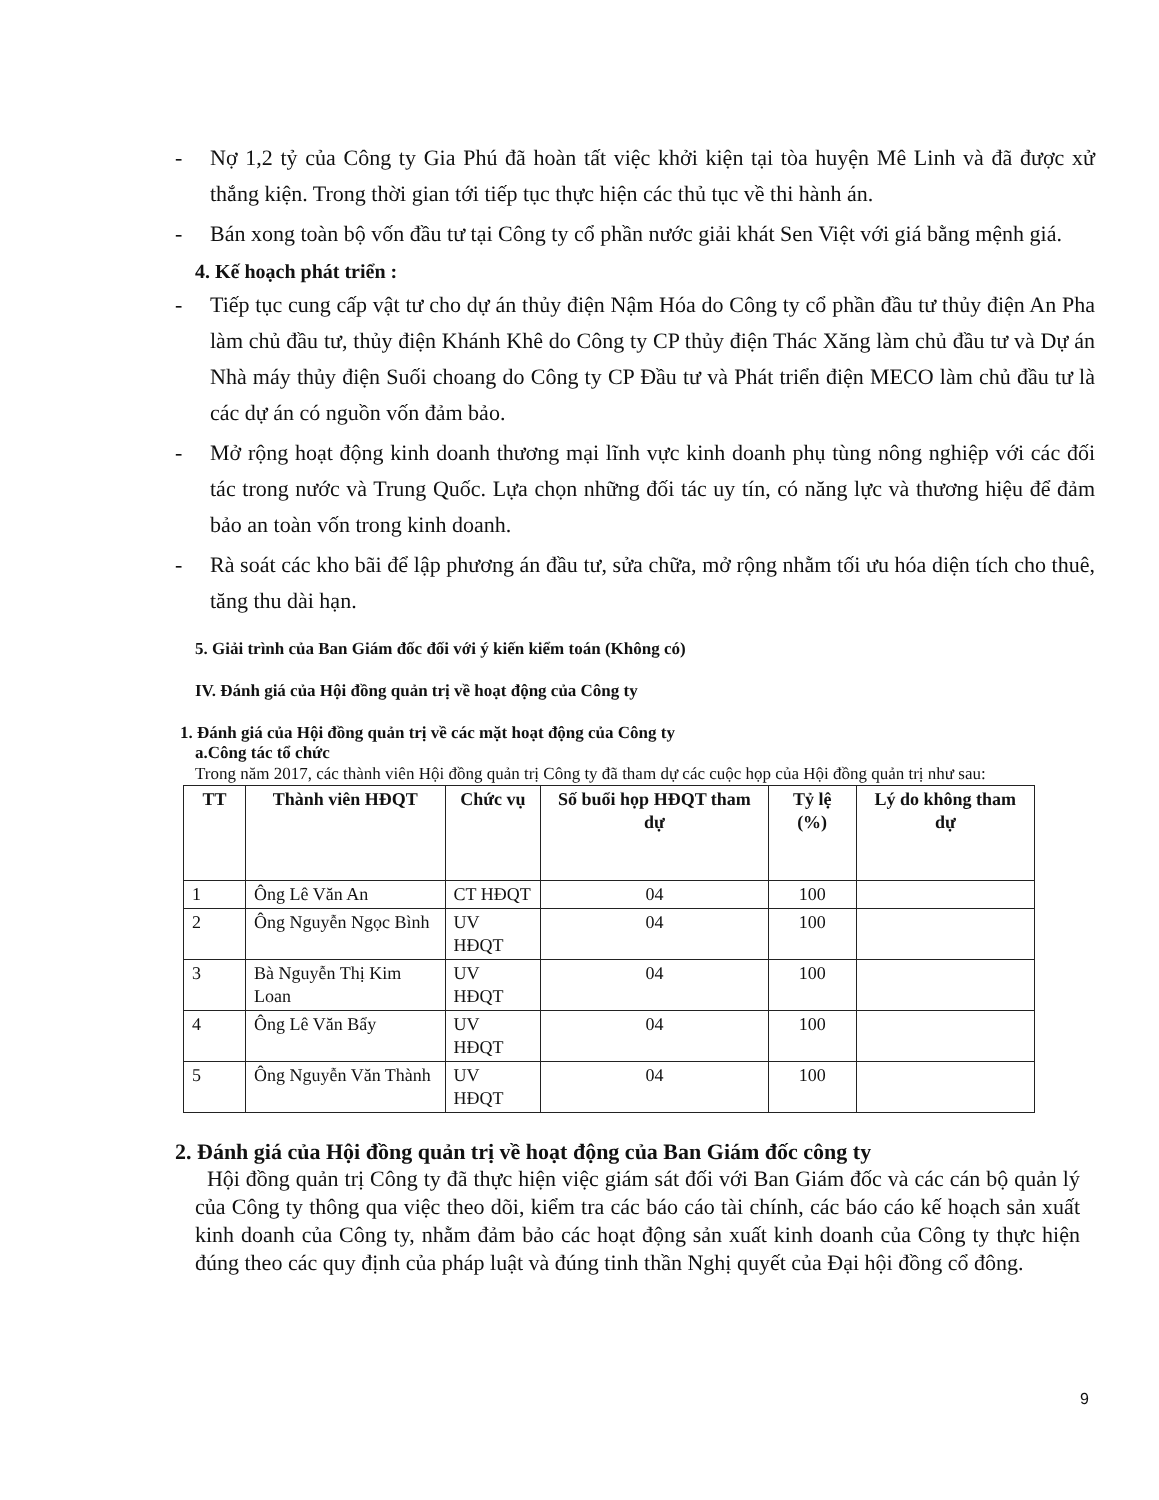- Nợ 1,2 tỷ của Công ty Gia Phú đã hoàn tất việc khởi kiện tại tòa huyện Mê Linh và đã được xử thắng kiện. Trong thời gian tới tiếp tục thực hiện các thủ tục về thi hành án.
- Bán xong toàn bộ vốn đầu tư tại Công ty cổ phần nước giải khát Sen Việt với giá bằng mệnh giá.
4. Kế hoạch phát triển :
- Tiếp tục cung cấp vật tư cho dự án thủy điện Nậm Hóa do Công ty cổ phần đầu tư thủy điện An Pha làm chủ đầu tư, thủy điện Khánh Khê do Công ty CP thủy điện Thác Xăng làm chủ đầu tư và Dự án Nhà máy thủy điện Suối choang do Công ty CP Đầu tư và Phát triển điện MECO làm chủ đầu tư là các dự án có nguồn vốn đảm bảo.
- Mở rộng hoạt động kinh doanh thương mại lĩnh vực kinh doanh phụ tùng nông nghiệp với các đối tác trong nước và Trung Quốc. Lựa chọn những đối tác uy tín, có năng lực và thương hiệu để đảm bảo an toàn vốn trong kinh doanh.
- Rà soát các kho bãi để lập phương án đầu tư, sửa chữa, mở rộng nhằm tối ưu hóa diện tích cho thuê, tăng thu dài hạn.
5. Giải trình của Ban Giám đốc đối với ý kiến kiểm toán (Không có)
IV. Đánh giá của Hội đồng quản trị về hoạt động của Công ty
1. Đánh giá của Hội đồng quản trị về các mặt hoạt động của Công ty
a.Công tác tổ chức
Trong năm 2017, các thành viên Hội đồng quản trị Công ty đã tham dự các cuộc họp của Hội đồng quản trị như sau:
| TT | Thành viên HĐQT | Chức vụ | Số buổi họp HĐQT tham dự | Tỷ lệ (%) | Lý do không tham dự |
| --- | --- | --- | --- | --- | --- |
| 1 | Ông Lê Văn An | CT HĐQT | 04 | 100 | |
| 2 | Ông Nguyễn Ngọc Bình | UV HĐQT | 04 | 100 | |
| 3 | Bà Nguyễn Thị Kim Loan | UV HĐQT | 04 | 100 | |
| 4 | Ông Lê Văn Bẩy | UV HĐQT | 04 | 100 | |
| 5 | Ông Nguyễn Văn Thành | UV HĐQT | 04 | 100 | |
2. Đánh giá của Hội đồng quản trị về hoạt động của Ban Giám đốc công ty
Hội đồng quản trị Công ty đã thực hiện việc giám sát đối với Ban Giám đốc và các cán bộ quản lý của Công ty thông qua việc theo dõi, kiểm tra các báo cáo tài chính, các báo cáo kế hoạch sản xuất kinh doanh của Công ty, nhằm đảm bảo các hoạt động sản xuất kinh doanh của Công ty thực hiện đúng theo các quy định của pháp luật và đúng tinh thần Nghị quyết của Đại hội đồng cổ đông.
9